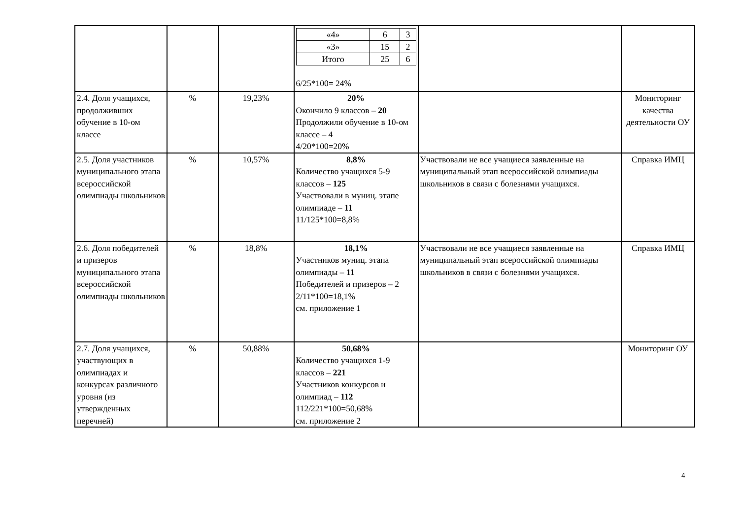| | | | / «4» / 6 / 3 / / «3» / 15 / 2 / / Итого / 25 / 6 / 6/25*100= 24% | | |
| 2.4. Доля учащихся, продолживших обучение в 10-ом классе | % | 19,23% | 20% Окончило 9 классов – 20 Продолжили обучение в 10-ом классе – 4 4/20*100=20% | | Мониторинг качества деятельности ОУ |
| 2.5. Доля участников муниципального этапа всероссийской олимпиады школьников | % | 10,57% | 8,8% Количество учащихся 5-9 классов – 125 Участвовали в муниц. этапе олимпиаде – 11 11/125*100=8,8% | Участвовали не все учащиеся заявленные на муниципальный этап всероссийской олимпиады школьников в связи с болезнями учащихся. | Справка ИМЦ |
| 2.6. Доля победителей и призеров муниципального этапа всероссийской олимпиады школьников | % | 18,8% | 18,1% Участников муниц. этапа олимпиады – 11 Победителей и призеров – 2 2/11*100=18,1% см. приложение 1 | Участвовали не все учащиеся заявленные на муниципальный этап всероссийской олимпиады школьников в связи с болезнями учащихся. | Справка ИМЦ |
| 2.7. Доля учащихся, участвующих в олимпиадах и конкурсах различного уровня (из утвержденных перечней) | % | 50,88% | 50,68% Количество учащихся 1-9 классов – 221 Участников конкурсов и олимпиад – 112 112/221*100=50,68% см. приложение 2 | | Мониторинг ОУ |
4